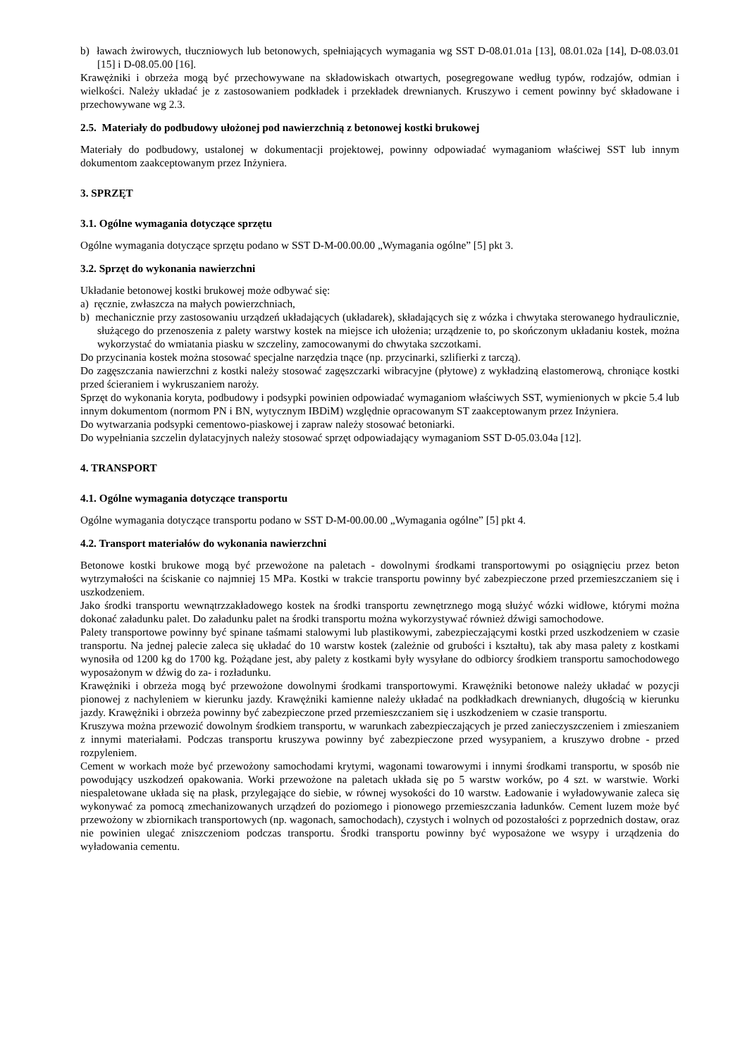b) ławach żwirowych, tłuczniowych lub betonowych, spełniających wymagania wg SST D-08.01.01a [13], 08.01.02a [14], D-08.03.01 [15] i D-08.05.00 [16].
Krawężniki i obrzeża mogą być przechowywane na składowiskach otwartych, posegregowane według typów, rodzajów, odmian i wielkości. Należy układać je z zastosowaniem podkładek i przekładek drewnianych. Kruszywo i cement powinny być składowane i przechowywane wg 2.3.
2.5. Materiały do podbudowy ułożonej pod nawierzchnią z betonowej kostki brukowej
Materiały do podbudowy, ustalonej w dokumentacji projektowej, powinny odpowiadać wymaganiom właściwej SST lub innym dokumentom zaakceptowanym przez Inżyniera.
3. SPRZĘT
3.1. Ogólne wymagania dotyczące sprzętu
Ogólne wymagania dotyczące sprzętu podano w SST D-M-00.00.00 „Wymagania ogólne” [5] pkt 3.
3.2. Sprzęt do wykonania nawierzchni
Układanie betonowej kostki brukowej może odbywać się:
a) ręcznie, zwłaszcza na małych powierzchniach,
b) mechanicznie przy zastosowaniu urządzeń układających (układarek), składających się z wózka i chwytaka sterowanego hydraulicznie, służącego do przenoszenia z palety warstwy kostek na miejsce ich ułożenia; urządzenie to, po skończonym układaniu kostek, można wykorzystać do wmiatania piasku w szczeliny, zamocowanymi do chwytaka szczotkami.
Do przycinania kostek można stosować specjalne narzędzia tnące (np. przycinarki, szlifierki z tarczą).
Do zagęszczania nawierzchni z kostki należy stosować zagęszczarki wibracyjne (płytowe) z wykładziną elastomerową, chroniące kostki przed ścieraniem i wykruszaniem naroży.
Sprzęt do wykonania koryta, podbudowy i podsypki powinien odpowiadać wymaganiom właściwych SST, wymienionych w pkcie 5.4 lub innym dokumentom (normom PN i BN, wytycznym IBDiM) względnie opracowanym ST zaakceptowanym przez Inżyniera.
Do wytwarzania podsypki cementowo-piaskowej i zapraw należy stosować betoniarki.
Do wypełniania szczelin dylatacyjnych należy stosować sprzęt odpowiadający wymaganiom SST D-05.03.04a [12].
4. TRANSPORT
4.1. Ogólne wymagania dotyczące transportu
Ogólne wymagania dotyczące transportu podano w SST D-M-00.00.00 „Wymagania ogólne” [5] pkt 4.
4.2. Transport materiałów do wykonania nawierzchni
Betonowe kostki brukowe mogą być przewożone na paletach - dowolnymi środkami transportowymi po osiągnięciu przez beton wytrzymałości na ściskanie co najmniej 15 MPa. Kostki w trakcie transportu powinny być zabezpieczone przed przemieszczaniem się i uszkodzeniem.
Jako środki transportu wewnątrzzakładowego kostek na środki transportu zewnętrznego mogą służyć wózki widłowe, którymi można dokonać załadunku palet. Do załadunku palet na środki transportu można wykorzystywać również dźwigi samochodowe.
Palety transportowe powinny być spinane taśmami stalowymi lub plastikowymi, zabezpieczającymi kostki przed uszkodzeniem w czasie transportu. Na jednej palecie zaleca się układać do 10 warstw kostek (zależnie od grubości i kształtu), tak aby masa palety z kostkami wynosiła od 1200 kg do 1700 kg. Pożądane jest, aby palety z kostkami były wysyłane do odbiorcy środkiem transportu samochodowego wyposażonym w dźwig do za- i rozładunku.
Krawężniki i obrzeża mogą być przewożone dowolnymi środkami transportowymi. Krawężniki betonowe należy układać w pozycji pionowej z nachyleniem w kierunku jazdy. Krawężniki kamienne należy układać na podkładkach drewnianych, długością w kierunku jazdy. Krawężniki i obrzeża powinny być zabezpieczone przed przemieszczaniem się i uszkodzeniem w czasie transportu.
Kruszywa można przewozić dowolnym środkiem transportu, w warunkach zabezpieczających je przed zanieczyszczeniem i zmieszaniem z innymi materiałami. Podczas transportu kruszywa powinny być zabezpieczone przed wysypaniem, a kruszywo drobne - przed rozpyleniem.
Cement w workach może być przewożony samochodami krytymi, wagonami towarowymi i innymi środkami transportu, w sposób nie powodujący uszkodzeń opakowania. Worki przewożone na paletach układa się po 5 warstw worków, po 4 szt. w warstwie. Worki niespaletowane układa się na płask, przylegające do siebie, w równej wysokości do 10 warstw. Ładowanie i wyładowywanie zaleca się wykonywać za pomocą zmechanizowanych urządzeń do poziomego i pionowego przemieszczania ładunków. Cement luzem może być przewożony w zbiornikach transportowych (np. wagonach, samochodach), czystych i wolnych od pozostałości z poprzednich dostaw, oraz nie powinien ulegać zniszczeniom podczas transportu. Środki transportu powinny być wyposażone we wsypy i urządzenia do wyładowania cementu.